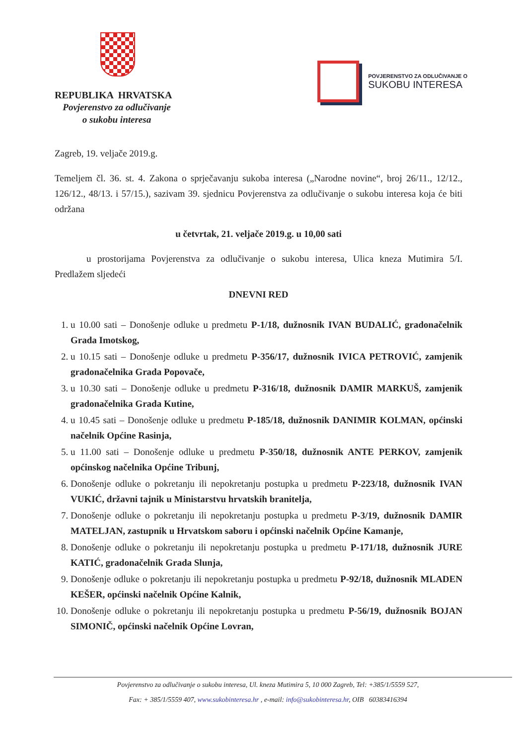REPUBLIKA HRVATSKA
Povjerenstvo za odlučivanje
o sukobu interesa
POVJERENSTVO ZA ODLUČIVANJE O
SUKOBU INTERESA
Zagreb, 19. veljače 2019.g.
Temeljem čl. 36. st. 4. Zakona o sprječavanju sukoba interesa („Narodne novine“, broj 26/11., 12/12., 126/12., 48/13. i 57/15.), sazivam 39. sjednicu Povjerenstva za odlučivanje o sukobu interesa koja će biti održana
u četvrtak, 21. veljače 2019.g. u 10,00 sati
u prostorijama Povjerenstva za odlučivanje o sukobu interesa, Ulica kneza Mutimira 5/I. Predlažem sljedeći
DNEVNI RED
1. u 10.00 sati – Donošenje odluke u predmetu P-1/18, dužnosnik IVAN BUDALIĆ, gradonačelnik Grada Imotskog,
2. u 10.15 sati – Donošenje odluke u predmetu P-356/17, dužnosnik IVICA PETROVIĆ, zamjenik gradonačelnika Grada Popovače,
3. u 10.30 sati – Donošenje odluke u predmetu P-316/18, dužnosnik DAMIR MARKUŠ, zamjenik gradonačelnika Grada Kutine,
4. u 10.45 sati – Donošenje odluke u predmetu P-185/18, dužnosnik DANIMIR KOLMAN, općinski načelnik Općine Rasinja,
5. u 11.00 sati – Donošenje odluke u predmetu P-350/18, dužnosnik ANTE PERKOV, zamjenik općinskog načelnika Općine Tribunj,
6. Donošenje odluke o pokretanju ili nepokretanju postupka u predmetu P-223/18, dužnosnik IVAN VUKIĆ, državni tajnik u Ministarstvu hrvatskih branitelja,
7. Donošenje odluke o pokretanju ili nepokretanju postupka u predmetu P-3/19, dužnosnik DAMIR MATELJAN, zastupnik u Hrvatskom saboru i općinski načelnik Općine Kamanje,
8. Donošenje odluke o pokretanju ili nepokretanju postupka u predmetu P-171/18, dužnosnik JURE KATIĆ, gradonačelnik Grada Slunja,
9. Donošenje odluke o pokretanju ili nepokretanju postupka u predmetu P-92/18, dužnosnik MLADEN KEŠER, općinski načelnik Općine Kalnik,
10. Donošenje odluke o pokretanju ili nepokretanju postupka u predmetu P-56/19, dužnosnik BOJAN SIMONIČ, općinski načelnik Općine Lovran,
Povjerenstvo za odlučivanje o sukobu interesa, Ul. kneza Mutimira 5, 10 000 Zagreb, Tel: +385/1/5559 527,
Fax: + 385/1/5559 407, www.sukobinteresa.hr , e-mail: info@sukobinteresa.hr, OIB 60383416394